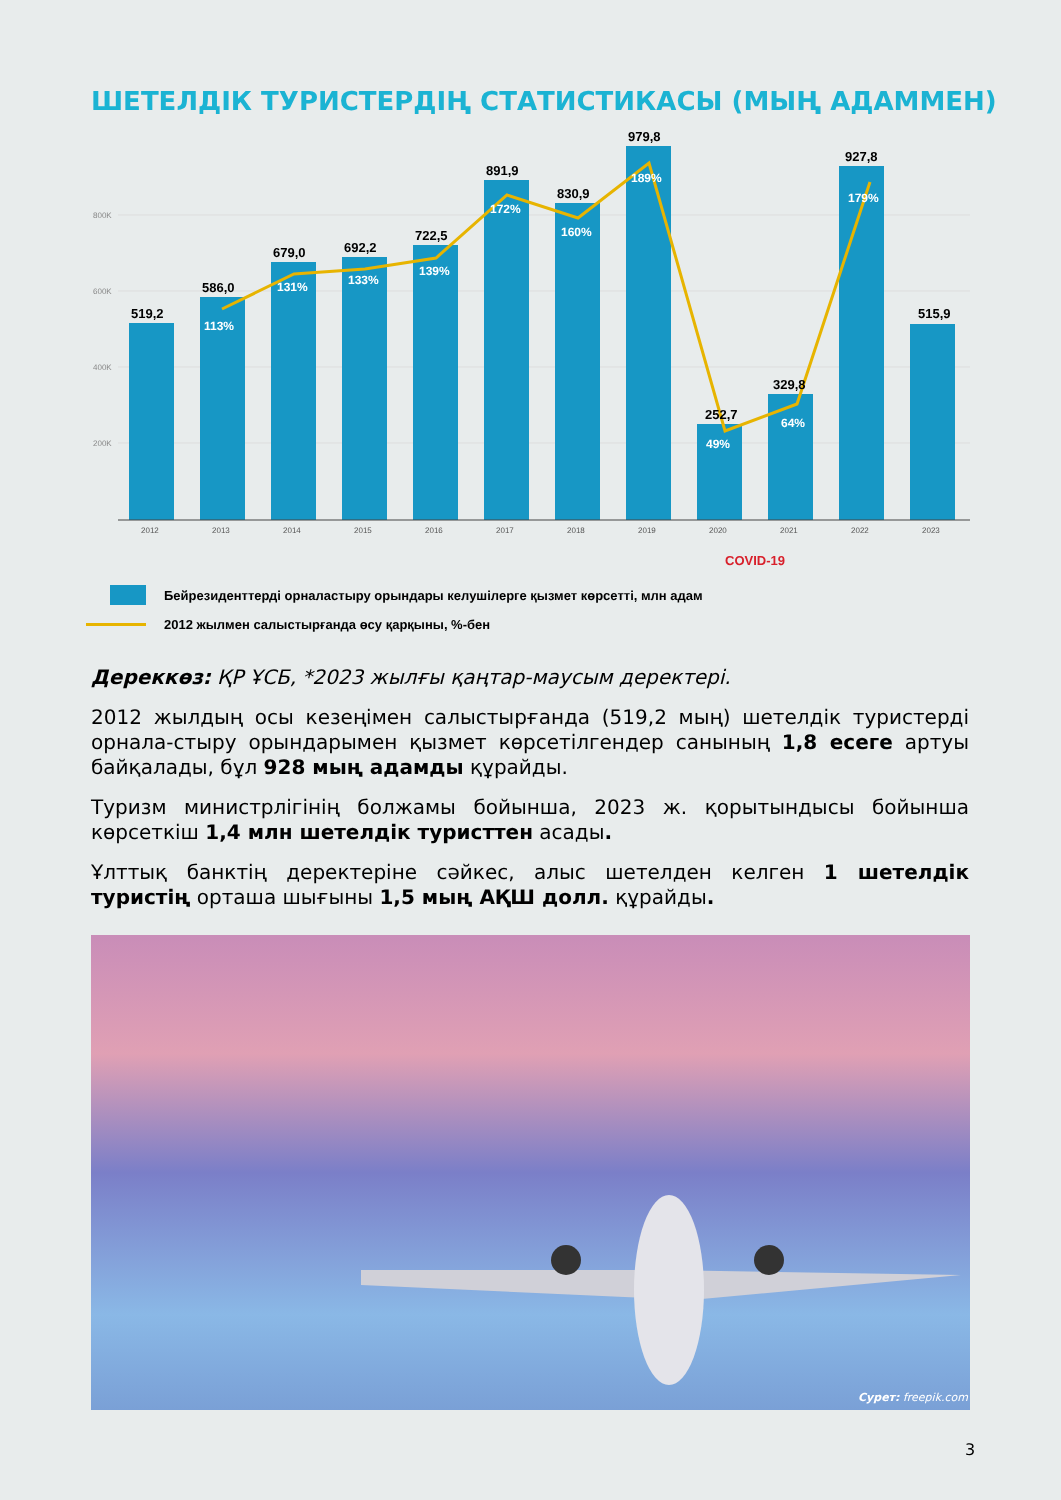ШЕТЕЛДІК ТУРИСТЕРДІҢ СТАТИСТИКАСЫ (МЫҢ АДАММЕН)
800K
600K
400K
200K
519,2
586,0
679,0
692,2
722,5
891,9
830,9
979,8
252,7
329,8
927,8
515,9
113%
131%
133%
139%
172%
160%
189%
49%
64%
179%
2012
2013
2014
2015
2016
2017
2018
2019
2020
2021
2022
2023
COVID-19
Бейрезиденттерді орналастыру орындары келушілерге қызмет көрсетті, млн адам
2012 жылмен салыстырғанда өсу қарқыны, %-бен
Дереккөз: ҚР ҰСБ, *2023 жылғы қаңтар-маусым деректері.
2012 жылдың осы кезеңімен салыстырғанда (519,2 мың) шетелдік туристерді орнала-стыру орындарымен қызмет көрсетілгендер санының 1,8 есеге артуы байқалады, бұл 928 мың адамды құрайды.
Туризм министрлігінің болжамы бойынша, 2023 ж. қорытындысы бойынша көрсеткіш 1,4 млн шетелдік туристтен асады.
Ұлттық банктің деректеріне сәйкес, алыс шетелден келген 1 шетелдік туристің орташа шығыны 1,5 мың АҚШ долл. құрайды.
Сурет: freepik.com
3